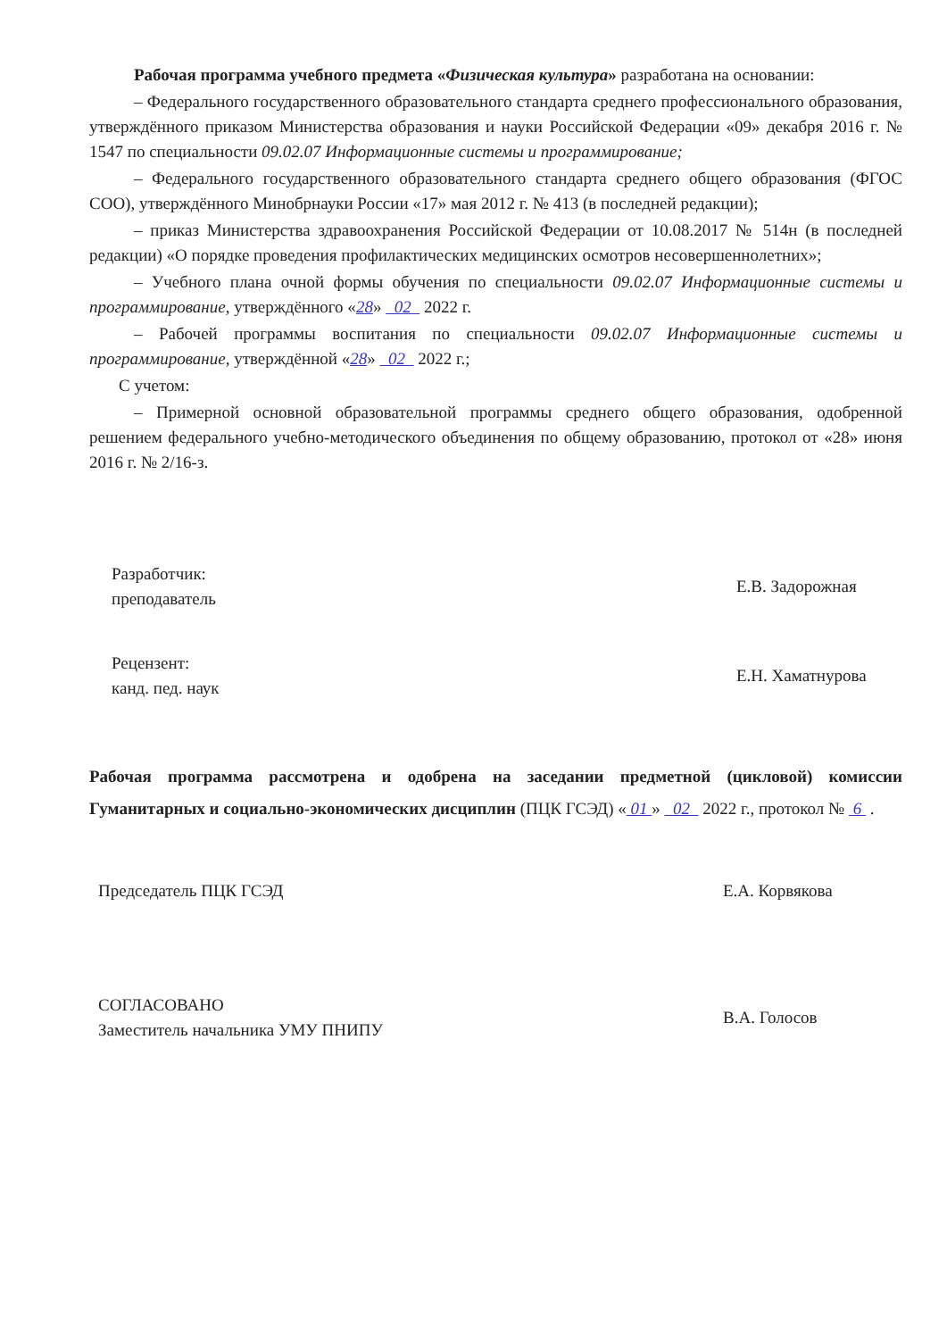Рабочая программа учебного предмета «Физическая культура» разработана на основании:
– Федерального государственного образовательного стандарта среднего профессионального образования, утверждённого приказом Министерства образования и науки Российской Федерации «09» декабря 2016 г. № 1547 по специальности 09.02.07 Информационные системы и программирование;
– Федерального государственного образовательного стандарта среднего общего образования (ФГОС СОО), утверждённого Минобрнауки России «17» мая 2012 г. № 413 (в последней редакции);
– приказ Министерства здравоохранения Российской Федерации от 10.08.2017 № 514н (в последней редакции) «О порядке проведения профилактических медицинских осмотров несовершеннолетних»;
– Учебного плана очной формы обучения по специальности 09.02.07 Информационные системы и программирование, утверждённого «28» 02 2022 г.
– Рабочей программы воспитания по специальности 09.02.07 Информационные системы и программирование, утверждённой «28» 02 2022 г.;
С учетом:
– Примерной основной образовательной программы среднего общего образования, одобренной решением федерального учебно-методического объединения по общему образованию, протокол от «28» июня 2016 г. № 2/16-з.
Разработчик:
преподаватель
Е.В. Задорожная
Рецензент:
канд. пед. наук
Е.Н. Хаматнурова
Рабочая программа рассмотрена и одобрена на заседании предметной (цикловой) комиссии Гуманитарных и социально-экономических дисциплин (ПЦК ГСЭД) « 01 » 02 2022 г., протокол № 6 .
Председатель ПЦК ГСЭД Е.А. Корвякова
СОГЛАСОВАНО
Заместитель начальника УМУ ПНИПУ
В.А. Голосов